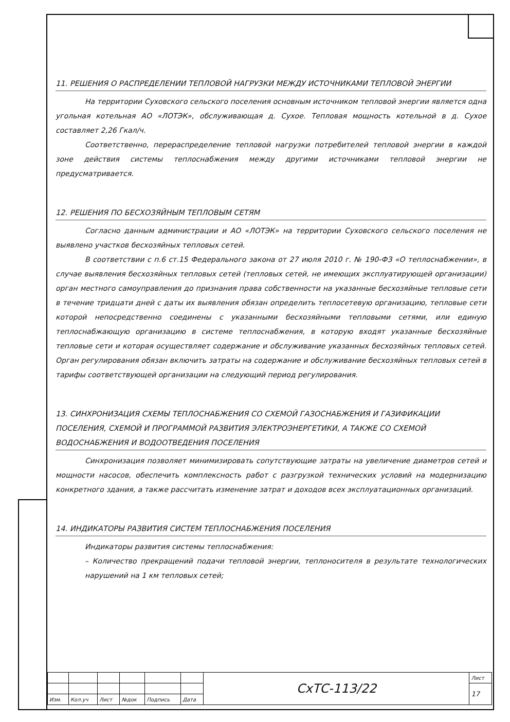11. РЕШЕНИЯ О РАСПРЕДЕЛЕНИИ ТЕПЛОВОЙ НАГРУЗКИ МЕЖДУ ИСТОЧНИКАМИ ТЕПЛОВОЙ ЭНЕРГИИ
На территории Суховского сельского поселения основным источником тепловой энергии является одна угольная котельная АО «ЛОТЭК», обслуживающая д. Сухое. Тепловая мощность котельной в д. Сухое составляет 2,26 Гкал/ч.
Соответственно, перераспределение тепловой нагрузки потребителей тепловой энергии в каждой зоне действия системы теплоснабжения между другими источниками тепловой энергии не предусматривается.
12. РЕШЕНИЯ ПО БЕСХОЗЯЙНЫМ ТЕПЛОВЫМ СЕТЯМ
Согласно данным администрации и АО «ЛОТЭК» на территории Суховского сельского поселения не выявлено участков бесхозяйных тепловых сетей.
В соответствии с п.6 ст.15 Федерального закона от 27 июля 2010 г. № 190-ФЗ «О теплоснабжении», в случае выявления бесхозяйных тепловых сетей (тепловых сетей, не имеющих эксплуатирующей организации) орган местного самоуправления до признания права собственности на указанные бесхозяйные тепловые сети в течение тридцати дней с даты их выявления обязан определить теплосетевую организацию, тепловые сети которой непосредственно соединены с указанными бесхозяйными тепловыми сетями, или единую теплоснабжающую организацию в системе теплоснабжения, в которую входят указанные бесхозяйные тепловые сети и которая осуществляет содержание и обслуживание указанных бесхозяйных тепловых сетей. Орган регулирования обязан включить затраты на содержание и обслуживание бесхозяйных тепловых сетей в тарифы соответствующей организации на следующий период регулирования.
13. СИНХРОНИЗАЦИЯ СХЕМЫ ТЕПЛОСНАБЖЕНИЯ СО СХЕМОЙ ГАЗОСНАБЖЕНИЯ И ГАЗИФИКАЦИИ ПОСЕЛЕНИЯ, СХЕМОЙ И ПРОГРАММОЙ РАЗВИТИЯ ЭЛЕКТРОЭНЕРГЕТИКИ, А ТАКЖЕ СО СХЕМОЙ ВОДОСНАБЖЕНИЯ И ВОДООТВЕДЕНИЯ ПОСЕЛЕНИЯ
Синхронизация позволяет минимизировать сопутствующие затраты на увеличение диаметров сетей и мощности насосов, обеспечить комплексность работ с разгрузкой технических условий на модернизацию конкретного здания, а также рассчитать изменение затрат и доходов всех эксплуатационных организаций.
14. ИНДИКАТОРЫ РАЗВИТИЯ СИСТЕМ ТЕПЛОСНАБЖЕНИЯ ПОСЕЛЕНИЯ
Индикаторы развития системы теплоснабжения:
– Количество прекращений подачи тепловой энергии, теплоносителя в результате технологических нарушений на 1 км тепловых сетей;
| | | | | | | СхТС-113/22 | Лист |
| | | | | | | | 17 |
| Изм. | Кол.уч | Лист | №док | Подпись | Дата | | |